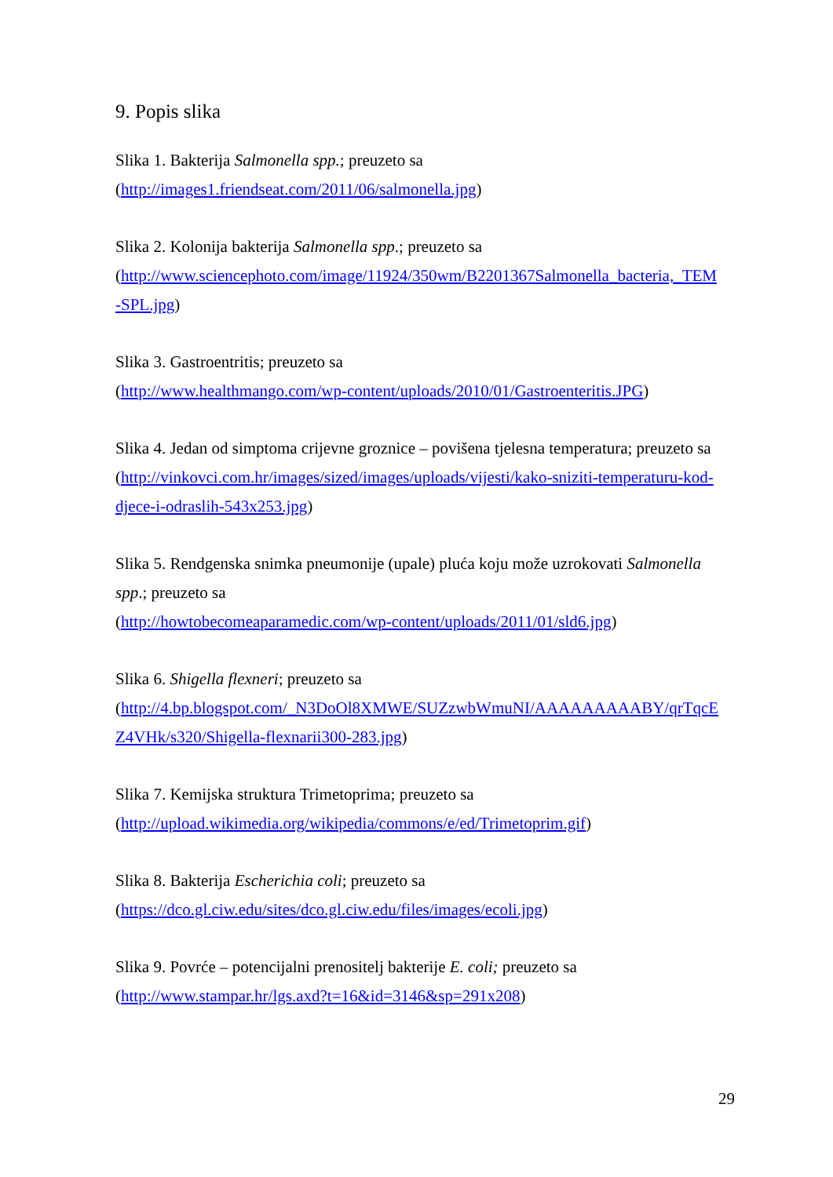9. Popis slika
Slika 1. Bakterija Salmonella spp.; preuzeto sa
(http://images1.friendseat.com/2011/06/salmonella.jpg)
Slika 2. Kolonija bakterija Salmonella spp.; preuzeto sa
(http://www.sciencephoto.com/image/11924/350wm/B2201367Salmonella_bacteria,_TEM
-SPL.jpg)
Slika 3. Gastroentritis; preuzeto sa
(http://www.healthmango.com/wp-content/uploads/2010/01/Gastroenteritis.JPG)
Slika 4. Jedan od simptoma crijevne groznice – povišena tjelesna temperatura; preuzeto sa
(http://vinkovci.com.hr/images/sized/images/uploads/vijesti/kako-sniziti-temperaturu-kod-
djece-i-odraslih-543x253.jpg)
Slika 5. Rendgenska snimka pneumonije (upale) pluća koju može uzrokovati Salmonella
spp.; preuzeto sa
(http://howtobecomeaparamedic.com/wp-content/uploads/2011/01/sld6.jpg)
Slika 6. Shigella flexneri; preuzeto sa
(http://4.bp.blogspot.com/_N3DoOl8XMWE/SUZzwbWmuNI/AAAAAAAAABY/qrTqcE
Z4VHk/s320/Shigella-flexnarii300-283.jpg)
Slika 7. Kemijska struktura Trimetoprima; preuzeto sa
(http://upload.wikimedia.org/wikipedia/commons/e/ed/Trimetoprim.gif)
Slika 8. Bakterija Escherichia coli; preuzeto sa
(https://dco.gl.ciw.edu/sites/dco.gl.ciw.edu/files/images/ecoli.jpg)
Slika 9. Povrće – potencijalni prenositelj bakterije E. coli; preuzeto sa
(http://www.stampar.hr/lgs.axd?t=16&id=3146&sp=291x208)
29